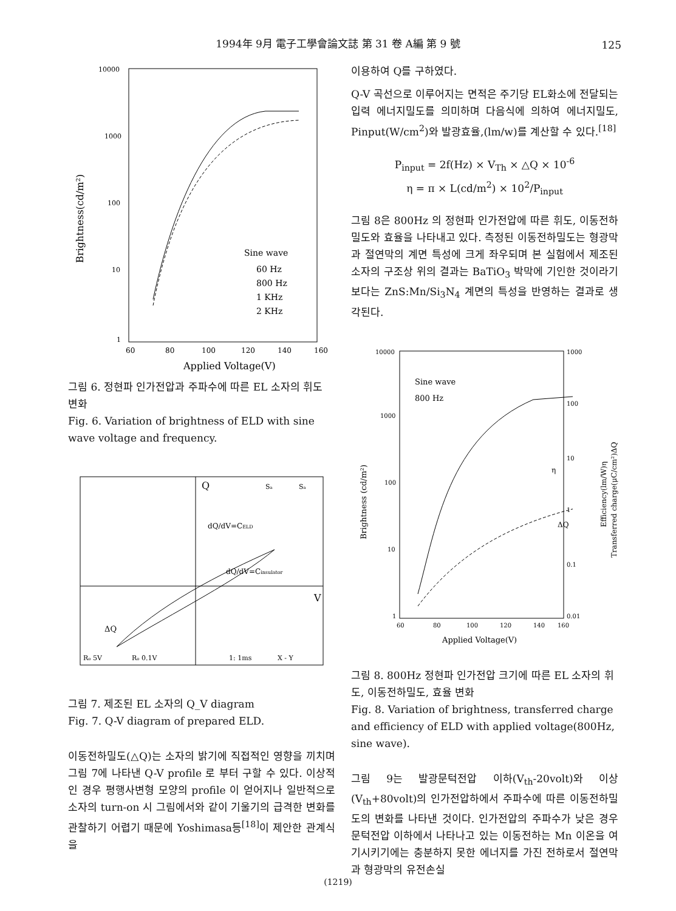1994年 9月 電子工學會論文誌 第 31 卷 A編 第 9 號
125
10000
1000
100
10
1
60
80
100
120
140
160
Applied Voltage(V)
Brightness(cd/m²)
Sine wave
60 Hz
800 Hz
1 KHz
2 KHz
그림 6. 정현파 인가전압과 주파수에 따른 EL 소자의 휘도 변화
Fig. 6. Variation of brightness of ELD with sine wave voltage and frequency.
Q
V
dQ/dV=CELD
dQ/dV=Cinsulator
Sa
Sa
ΔQ
Ro 5V
Ro 0.1V
1: 1ms
X - Y
그림 7. 제조된 EL 소자의 Q_V diagram
Fig. 7. Q-V diagram of prepared ELD.
이동전하밀도(△Q)는 소자의 밝기에 직접적인 영향을 끼치며 그림 7에 나타낸 Q-V profile 로 부터 구할 수 있다. 이상적인 경우 평행사변형 모양의 profile 이 얻어지나 일반적으로 소자의 turn-on 시 그림에서와 같이 기울기의 급격한 변화를 관찰하기 어렵기 때문에 Yoshimasa등<sup>[18]</sup>이 제안한 관계식을
이용하여 Q를 구하였다.
Q-V 곡선으로 이루어지는 면적은 주기당 EL화소에 전달되는 입력 에너지밀도를 의미하며 다음식에 의하여 에너지밀도, Pinput(W/cm<sup>2</sup>)와 발광효율,(lm/w)를 계산할 수 있다.<sup>[18]</sup>
P<sub>input</sub> = 2f(Hz) × V<sub>Th</sub> × △Q × 10<sup>-6</sup>
η = π × L(cd/m<sup>2</sup>) × 10<sup>2</sup>/P<sub>input</sub>
그림 8은 800Hz 의 정현파 인가전압에 따른 휘도, 이동전하밀도와 효율을 나타내고 있다. 측정된 이동전하밀도는 형광막과 절연막의 계면 특성에 크게 좌우되며 본 실험에서 제조된 소자의 구조상 위의 결과는 BaTiO<sub>3</sub> 박막에 기인한 것이라기 보다는 ZnS:Mn/Si<sub>3</sub>N<sub>4</sub> 계면의 특성을 반영하는 결과로 생각된다.
10000
1000
100
10
1
1000
100
10
1
0.1
0.01
60
80
100
120
140
160
Applied Voltage(V)
Sine wave
800 Hz
Brightness (cd/m²)
Efficiency(lm/W)η
Transferred charge(μC/cm²)ΔQ
η
ΔQ
그림 8. 800Hz 정현파 인가전압 크기에 따른 EL 소자의 휘도, 이동전하밀도, 효율 변화
Fig. 8. Variation of brightness, transferred charge and efficiency of ELD with applied voltage(800Hz, sine wave).
그림 9는 발광문턱전압 이하(V<sub>th</sub>-20volt)와 이상(V<sub>th</sub>+80volt)의 인가전압하에서 주파수에 따른 이동전하밀도의 변화를 나타낸 것이다. 인가전압의 주파수가 낮은 경우 문턱전압 이하에서 나타나고 있는 이동전하는 Mn 이온을 여기시키기에는 충분하지 못한 에너지를 가진 전하로서 절연막과 형광막의 유전손실
(1219)